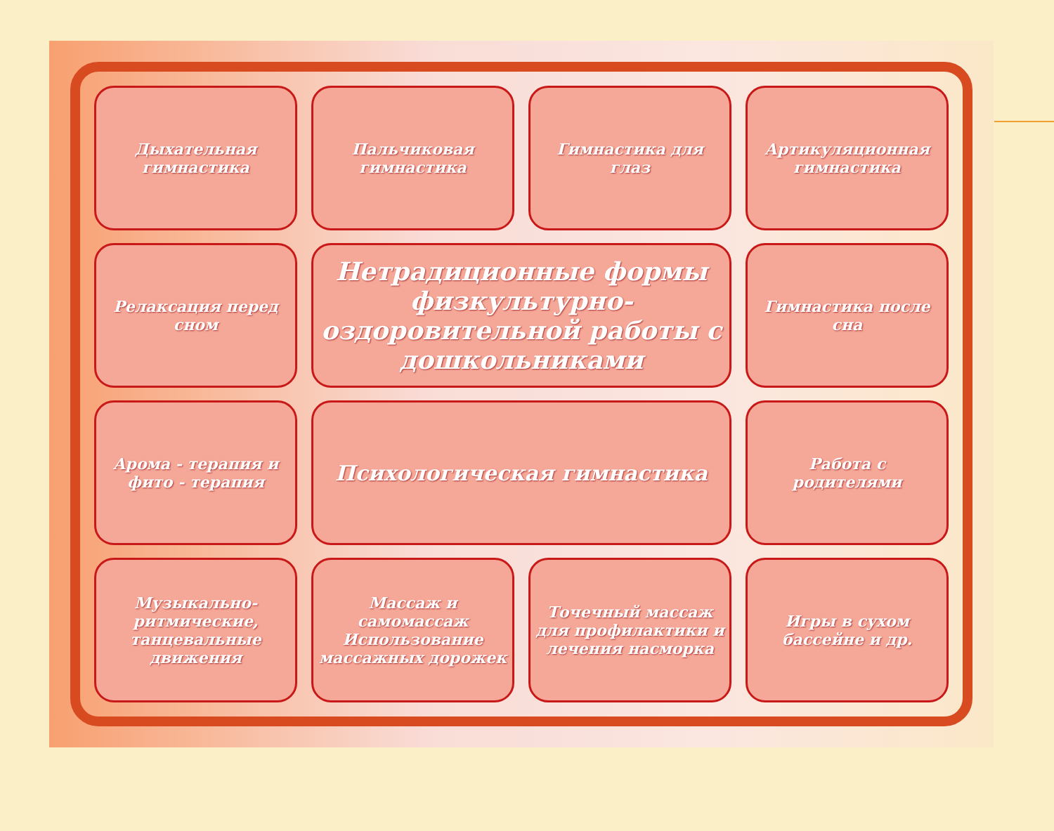Дыхательная гимнастика
Пальчиковая гимнастика
Гимнастика для глаз
Артикуляционная гимнастика
Релаксация перед сном
Нетрадиционные формы физкультурно-оздоровительной работы с дошкольниками
Гимнастика после сна
Арома - терапия и фито - терапия
Психологическая гимнастика
Работа с родителями
Музыкально-ритмические, танцевальные движения
Массаж и самомассаж Использование массажных дорожек
Точечный массаж для профилактики и лечения насморка
Игры в сухом бассейне и др.